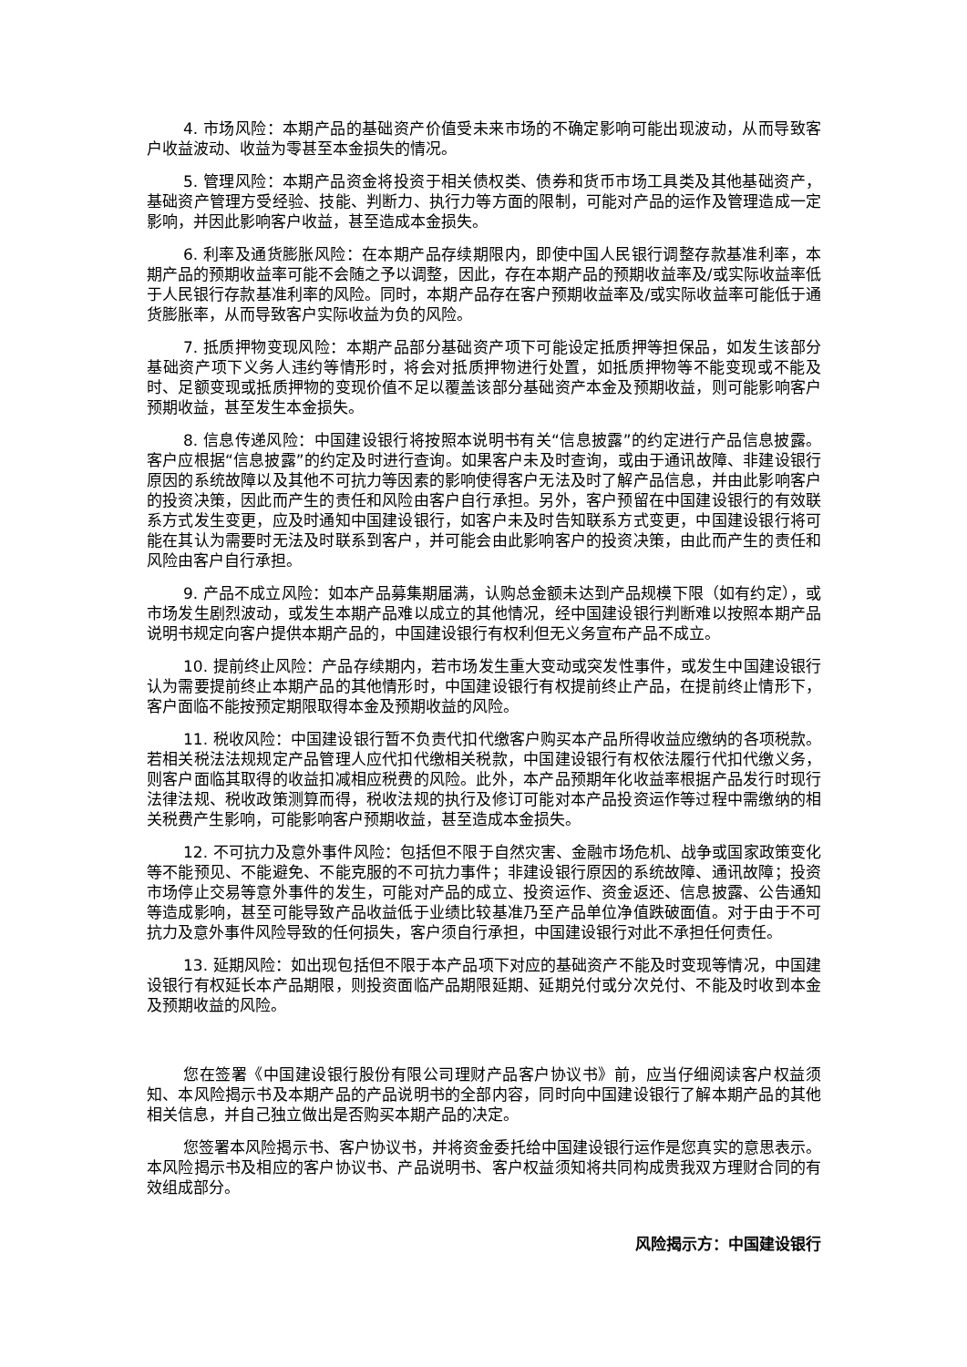4. 市场风险：本期产品的基础资产价值受未来市场的不确定影响可能出现波动，从而导致客户收益波动、收益为零甚至本金损失的情况。
5. 管理风险：本期产品资金将投资于相关债权类、债券和货币市场工具类及其他基础资产，基础资产管理方受经验、技能、判断力、执行力等方面的限制，可能对产品的运作及管理造成一定影响，并因此影响客户收益，甚至造成本金损失。
6. 利率及通货膨胀风险：在本期产品存续期限内，即使中国人民银行调整存款基准利率，本期产品的预期收益率可能不会随之予以调整，因此，存在本期产品的预期收益率及/或实际收益率低于人民银行存款基准利率的风险。同时，本期产品存在客户预期收益率及/或实际收益率可能低于通货膨胀率，从而导致客户实际收益为负的风险。
7. 抵质押物变现风险：本期产品部分基础资产项下可能设定抵质押等担保品，如发生该部分基础资产项下义务人违约等情形时，将会对抵质押物进行处置，如抵质押物等不能变现或不能及时、足额变现或抵质押物的变现价值不足以覆盖该部分基础资产本金及预期收益，则可能影响客户预期收益，甚至发生本金损失。
8. 信息传递风险：中国建设银行将按照本说明书有关“信息披露”的约定进行产品信息披露。客户应根据“信息披露”的约定及时进行查询。如果客户未及时查询，或由于通讯故障、非建设银行原因的系统故障以及其他不可抗力等因素的影响使得客户无法及时了解产品信息，并由此影响客户的投资决策，因此而产生的责任和风险由客户自行承担。另外，客户预留在中国建设银行的有效联系方式发生变更，应及时通知中国建设银行，如客户未及时告知联系方式变更，中国建设银行将可能在其认为需要时无法及时联系到客户，并可能会由此影响客户的投资决策，由此而产生的责任和风险由客户自行承担。
9. 产品不成立风险：如本产品募集期届满，认购总金额未达到产品规模下限（如有约定），或市场发生剧烈波动，或发生本期产品难以成立的其他情况，经中国建设银行判断难以按照本期产品说明书规定向客户提供本期产品的，中国建设银行有权利但无义务宣布产品不成立。
10. 提前终止风险：产品存续期内，若市场发生重大变动或突发性事件，或发生中国建设银行认为需要提前终止本期产品的其他情形时，中国建设银行有权提前终止产品，在提前终止情形下，客户面临不能按预定期限取得本金及预期收益的风险。
11. 税收风险：中国建设银行暂不负责代扣代缴客户购买本产品所得收益应缴纳的各项税款。若相关税法法规规定产品管理人应代扣代缴相关税款，中国建设银行有权依法履行代扣代缴义务，则客户面临其取得的收益扣减相应税费的风险。此外，本产品预期年化收益率根据产品发行时现行法律法规、税收政策测算而得，税收法规的执行及修订可能对本产品投资运作等过程中需缴纳的相关税费产生影响，可能影响客户预期收益，甚至造成本金损失。
12. 不可抗力及意外事件风险：包括但不限于自然灾害、金融市场危机、战争或国家政策变化等不能预见、不能避免、不能克服的不可抗力事件；非建设银行原因的系统故障、通讯故障；投资市场停止交易等意外事件的发生，可能对产品的成立、投资运作、资金返还、信息披露、公告通知等造成影响，甚至可能导致产品收益低于业绩比较基准乃至产品单位净值跌破面值。对于由于不可抗力及意外事件风险导致的任何损失，客户须自行承担，中国建设银行对此不承担任何责任。
13. 延期风险：如出现包括但不限于本产品项下对应的基础资产不能及时变现等情况，中国建设银行有权延长本产品期限，则投资面临产品期限延期、延期兑付或分次兑付、不能及时收到本金及预期收益的风险。
您在签署《中国建设银行股份有限公司理财产品客户协议书》前，应当仔细阅读客户权益须知、本风险揭示书及本期产品的产品说明书的全部内容，同时向中国建设银行了解本期产品的其他相关信息，并自己独立做出是否购买本期产品的决定。
您签署本风险揭示书、客户协议书，并将资金委托给中国建设银行运作是您真实的意思表示。本风险揭示书及相应的客户协议书、产品说明书、客户权益须知将共同构成贵我双方理财合同的有效组成部分。
风险揭示方：中国建设银行